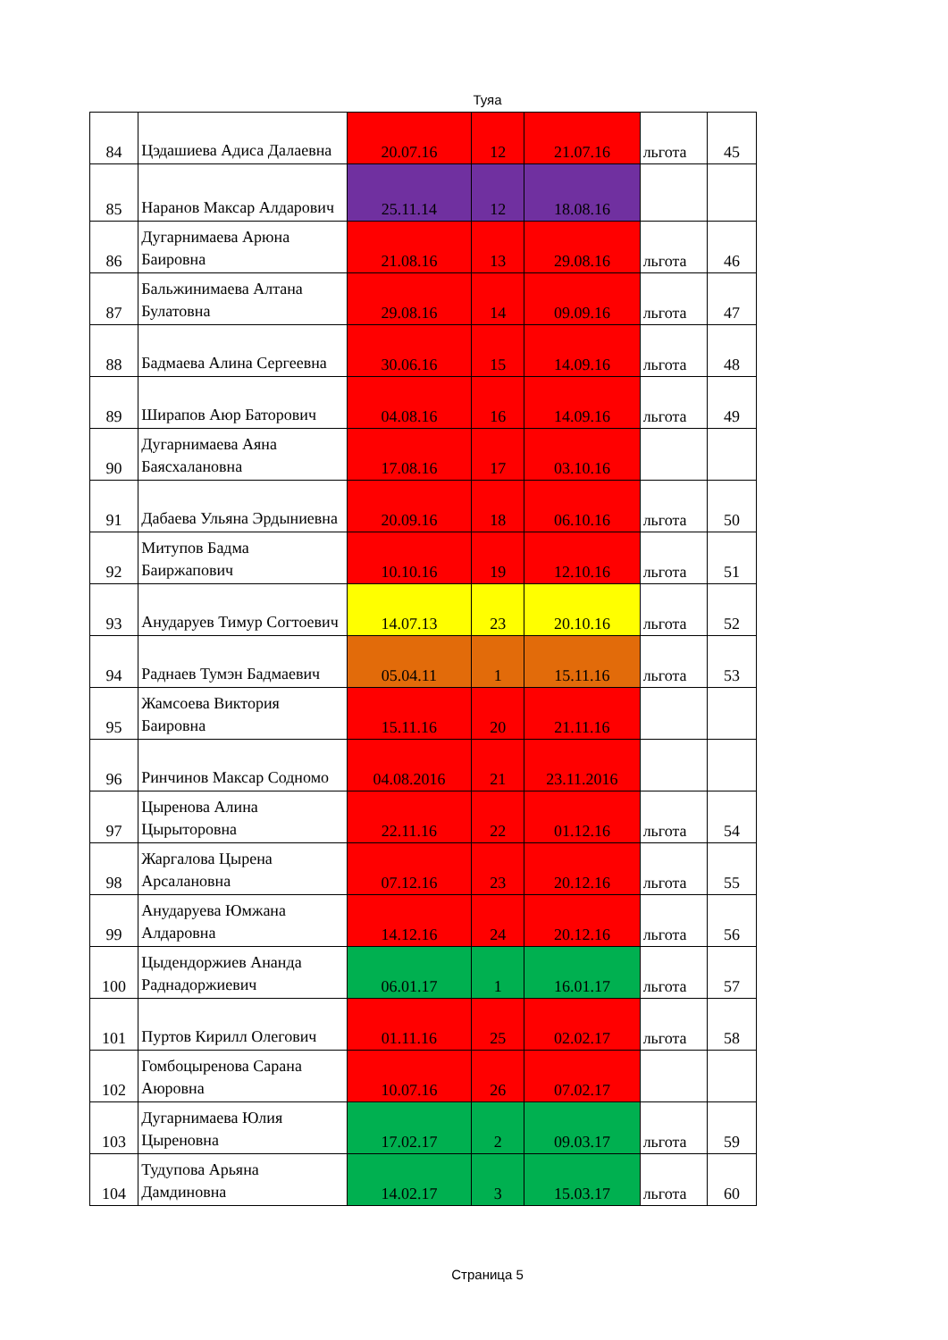Туяа
| 84 | Цэдашиева Адиса Далаевна | 20.07.16 | 12 | 21.07.16 | льгота | 45 |
| 85 | Наранов Максар Алдарович | 25.11.14 | 12 | 18.08.16 | | |
| 86 | Дугарнимаева Арюна Баировна | 21.08.16 | 13 | 29.08.16 | льгота | 46 |
| 87 | Бальжинимаева Алтана Булатовна | 29.08.16 | 14 | 09.09.16 | льгота | 47 |
| 88 | Бадмаева Алина Сергеевна | 30.06.16 | 15 | 14.09.16 | льгота | 48 |
| 89 | Ширапов Аюр Баторович | 04.08.16 | 16 | 14.09.16 | льгота | 49 |
| 90 | Дугарнимаева Аяна Баясхалановна | 17.08.16 | 17 | 03.10.16 | | |
| 91 | Дабаева Ульяна Эрдыниевна | 20.09.16 | 18 | 06.10.16 | льгота | 50 |
| 92 | Митупов Бадма Баиржапович | 10.10.16 | 19 | 12.10.16 | льгота | 51 |
| 93 | Анударуев Тимур Согтоевич | 14.07.13 | 23 | 20.10.16 | льгота | 52 |
| 94 | Раднаев Тумэн Бадмаевич | 05.04.11 | 1 | 15.11.16 | льгота | 53 |
| 95 | Жамсоева Виктория Баировна | 15.11.16 | 20 | 21.11.16 | | |
| 96 | Ринчинов Максар Содномо | 04.08.2016 | 21 | 23.11.2016 | | |
| 97 | Цыренова Алина Цырыторовна | 22.11.16 | 22 | 01.12.16 | льгота | 54 |
| 98 | Жаргалова Цырена Арсалановна | 07.12.16 | 23 | 20.12.16 | льгота | 55 |
| 99 | Анударуева Юмжана Алдаровна | 14.12.16 | 24 | 20.12.16 | льгота | 56 |
| 100 | Цыдендоржиев Ананда Раднадоржиевич | 06.01.17 | 1 | 16.01.17 | льгота | 57 |
| 101 | Пуртов Кирилл Олегович | 01.11.16 | 25 | 02.02.17 | льгота | 58 |
| 102 | Гомбоцыренова Сарана Аюровна | 10.07.16 | 26 | 07.02.17 | | |
| 103 | Дугарнимаева Юлия Цыреновна | 17.02.17 | 2 | 09.03.17 | льгота | 59 |
| 104 | Тудупова Арьяна Дамдиновна | 14.02.17 | 3 | 15.03.17 | льгота | 60 |
Страница 5